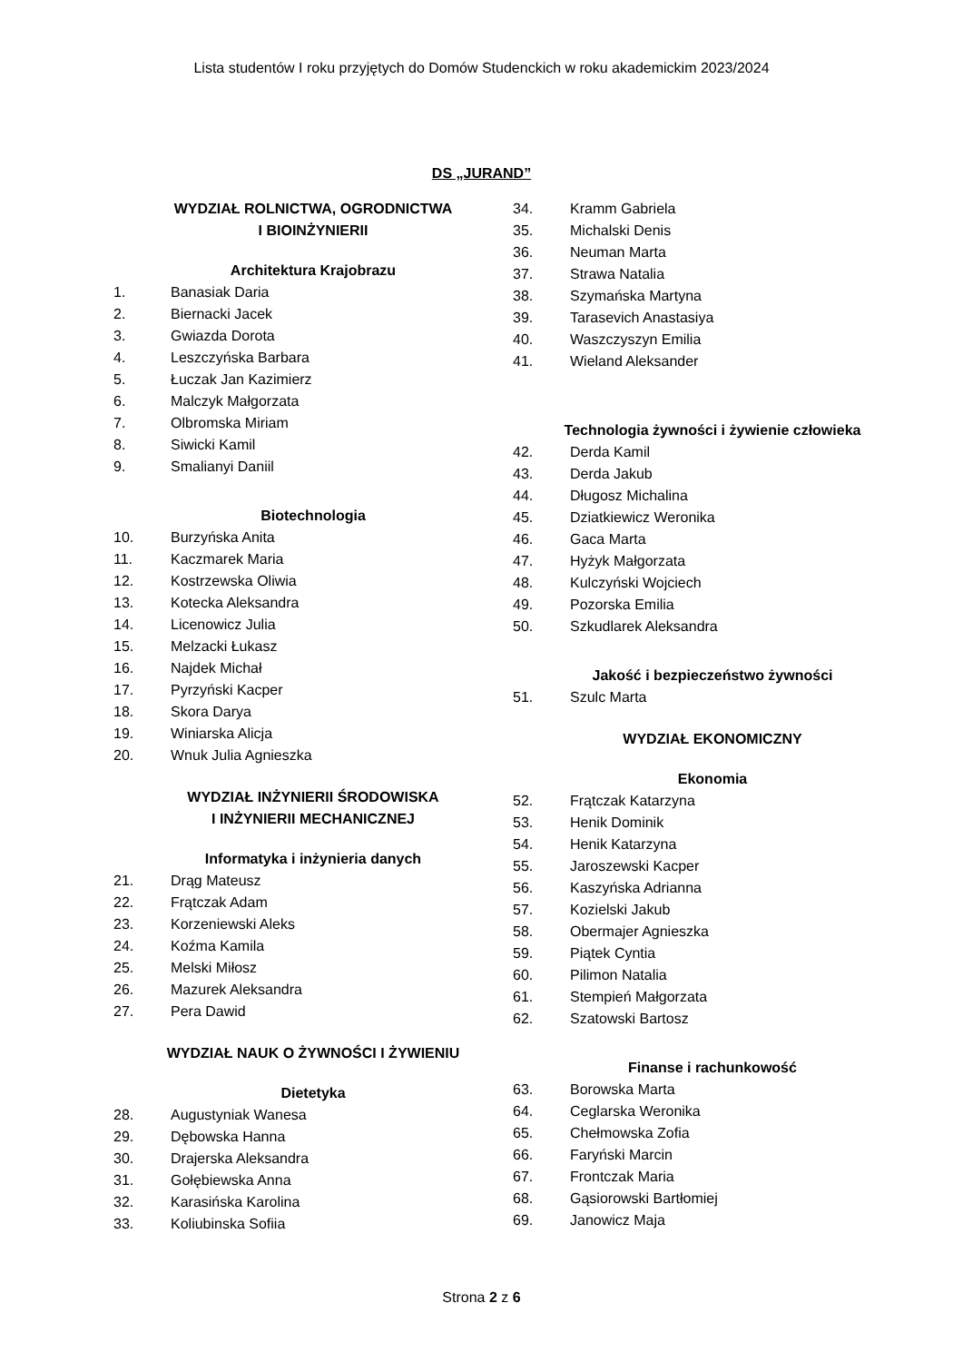Lista studentów I roku przyjętych do Domów Studenckich w roku akademickim 2023/2024
DS „JURAND”
WYDZIAŁ ROLNICTWA, OGRODNICTWA
I BIOINŻYNIERII
Architektura Krajobrazu
1. Banasiak Daria
2. Biernacki Jacek
3. Gwiazda Dorota
4. Leszczyńska Barbara
5. Łuczak Jan Kazimierz
6. Malczyk Małgorzata
7. Olbromska Miriam
8. Siwicki Kamil
9. Smalianyi Daniil
Biotechnologia
10. Burzyńska Anita
11. Kaczmarek Maria
12. Kostrzewska Oliwia
13. Kotecka Aleksandra
14. Licenowicz Julia
15. Melzacki Łukasz
16. Najdek Michał
17. Pyrzyński Kacper
18. Skora Darya
19. Winiarska Alicja
20. Wnuk Julia Agnieszka
WYDZIAŁ INŻYNIERII ŚRODOWISKA
I INŻYNIERII MECHANICZNEJ
Informatyka i inżynieria danych
21. Drąg Mateusz
22. Frątczak Adam
23. Korzeniewski Aleks
24. Koźma Kamila
25. Melski Miłosz
26. Mazurek Aleksandra
27. Pera Dawid
WYDZIAŁ NAUK O ŻYWNOŚCI I ŻYWIENIU
Dietetyka
28. Augustyniak Wanesa
29. Dębowska Hanna
30. Drajerska Aleksandra
31. Gołębiewska Anna
32. Karasińska Karolina
33. Koliubinska Sofiia
34. Kramm Gabriela
35. Michalski Denis
36. Neuman Marta
37. Strawa Natalia
38. Szymańska Martyna
39. Tarasevich Anastasiya
40. Waszczyszyn Emilia
41. Wieland Aleksander
Technologia żywności i żywienie człowieka
42. Derda Kamil
43. Derda Jakub
44. Długosz Michalina
45. Dziatkiewicz Weronika
46. Gaca Marta
47. Hyżyk Małgorzata
48. Kulczyński Wojciech
49. Pozorska Emilia
50. Szkudlarek Aleksandra
Jakość i bezpieczeństwo żywności
51. Szulc Marta
WYDZIAŁ EKONOMICZNY
Ekonomia
52. Frątczak Katarzyna
53. Henik Dominik
54. Henik Katarzyna
55. Jaroszewski Kacper
56. Kaszyńska Adrianna
57. Kozielski Jakub
58. Obermajer Agnieszka
59. Piątek Cyntia
60. Pilimon Natalia
61. Stempień Małgorzata
62. Szatowski Bartosz
Finanse i rachunkowość
63. Borowska Marta
64. Ceglarska Weronika
65. Chełmowska Zofia
66. Faryński Marcin
67. Frontczak Maria
68. Gąsiorowski Bartłomiej
69. Janowicz Maja
Strona 2 z 6